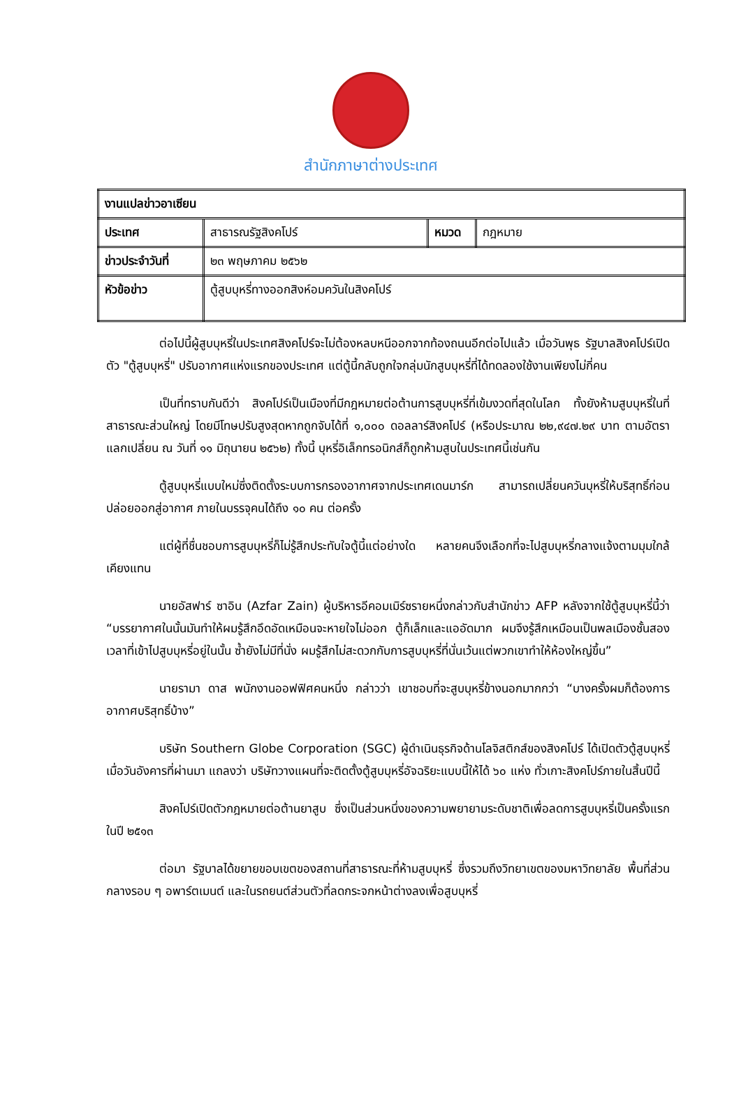สำนักภาษาต่างประเทศ
| งานแปลข่าวอาเซียน | | | |
| ประเทศ | สาธารณรัฐสิงคโปร์ | หมวด | กฎหมาย |
| ข่าวประจำวันที่ | ๒๓ พฤษภาคม ๒๕๖๒ | | |
| หัวข้อข่าว | ตู้สูบบุหรี่ทางออกสิงห์อมควันในสิงคโปร์ | | |
ต่อไปนี้ผู้สูบบุหรี่ในประเทศสิงคโปร์จะไม่ต้องหลบหนีออกจากท้องถนนอีกต่อไปแล้ว เมื่อวันพุธ รัฐบาลสิงคโปร์เปิดตัว "ตู้สูบบุหรี่" ปรับอากาศแห่งแรกของประเทศ แต่ตู้นี้กลับถูกใจกลุ่มนักสูบบุหรี่ที่ได้ทดลองใช้งานเพียงไม่กี่คน
เป็นที่ทราบกันดีว่า สิงคโปร์เป็นเมืองที่มีกฎหมายต่อต้านการสูบบุหรี่ที่เข้มงวดที่สุดในโลก ทั้งยังห้ามสูบบุหรี่ในที่สาธารณะส่วนใหญ่ โดยมีโทษปรับสูงสุดหากถูกจับได้ที่ ๑,๐๐๐ ดอลลาร์สิงคโปร์ (หรือประมาณ ๒๒,๙๔๗.๒๙ บาท ตามอัตราแลกเปลี่ยน ณ วันที่ ๑๑ มิถุนายน ๒๕๖๒) ทั้งนี้ บุหรี่อิเล็กทรอนิกส์ก็ถูกห้ามสูบในประเทศนี้เช่นกัน
ตู้สูบบุหรี่แบบใหม่ซึ่งติดตั้งระบบการกรองอากาศจากประเทศเดนมาร์ก สามารถเปลี่ยนควันบุหรี่ให้บริสุทธิ์ก่อนปล่อยออกสู่อากาศ ภายในบรรจุคนได้ถึง ๑๐ คน ต่อครั้ง
แต่ผู้ที่ชื่นชอบการสูบบุหรี่ก็ไม่รู้สึกประทับใจตู้นี้แต่อย่างใด หลายคนจึงเลือกที่จะไปสูบบุหรี่กลางแจ้งตามมุมใกล้เคียงแทน
นายอัสฟาร์ ซาอิน (Azfar Zain) ผู้บริหารอีคอมเมิร์ซรายหนึ่งกล่าวกับสำนักข่าว AFP หลังจากใช้ตู้สูบบุหรี่นี้ว่า “บรรยากาศในนั้นมันทำให้ผมรู้สึกอึดอัดเหมือนจะหายใจไม่ออก ตู้ก็เล็กและแออัดมาก ผมจึงรู้สึกเหมือนเป็นพลเมืองชั้นสองเวลาที่เข้าไปสูบบุหรี่อยู่ในนั้น ซ้ำยังไม่มีที่นั่ง ผมรู้สึกไม่สะดวกกับการสูบบุหรี่ที่นั่นเว้นแต่พวกเขาทำให้ห้องใหญ่ขึ้น”
นายรามา ดาส พนักงานออฟฟิศคนหนึ่ง กล่าวว่า เขาชอบที่จะสูบบุหรี่ข้างนอกมากกว่า “บางครั้งผมก็ต้องการอากาศบริสุทธิ์บ้าง”
บริษัท Southern Globe Corporation (SGC) ผู้ดำเนินธุรกิจด้านโลจิสติกส์ของสิงคโปร์ ได้เปิดตัวตู้สูบบุหรี่เมื่อวันอังคารที่ผ่านมา แถลงว่า บริษัทวางแผนที่จะติดตั้งตู้สูบบุหรี่อัจฉริยะแบบนี้ให้ได้ ๖๐ แห่ง ทั่วเกาะสิงคโปร์ภายในสิ้นปีนี้
สิงคโปร์เปิดตัวกฎหมายต่อต้านยาสูบ ซึ่งเป็นส่วนหนึ่งของความพยายามระดับชาติเพื่อลดการสูบบุหรี่เป็นครั้งแรกในปี ๒๕๑๓
ต่อมา รัฐบาลได้ขยายขอบเขตของสถานที่สาธารณะที่ห้ามสูบบุหรี่ ซึ่งรวมถึงวิทยาเขตของมหาวิทยาลัย พื้นที่ส่วนกลางรอบ ๆ อพาร์ตเมนต์ และในรถยนต์ส่วนตัวที่ลดกระจกหน้าต่างลงเพื่อสูบบุหรี่